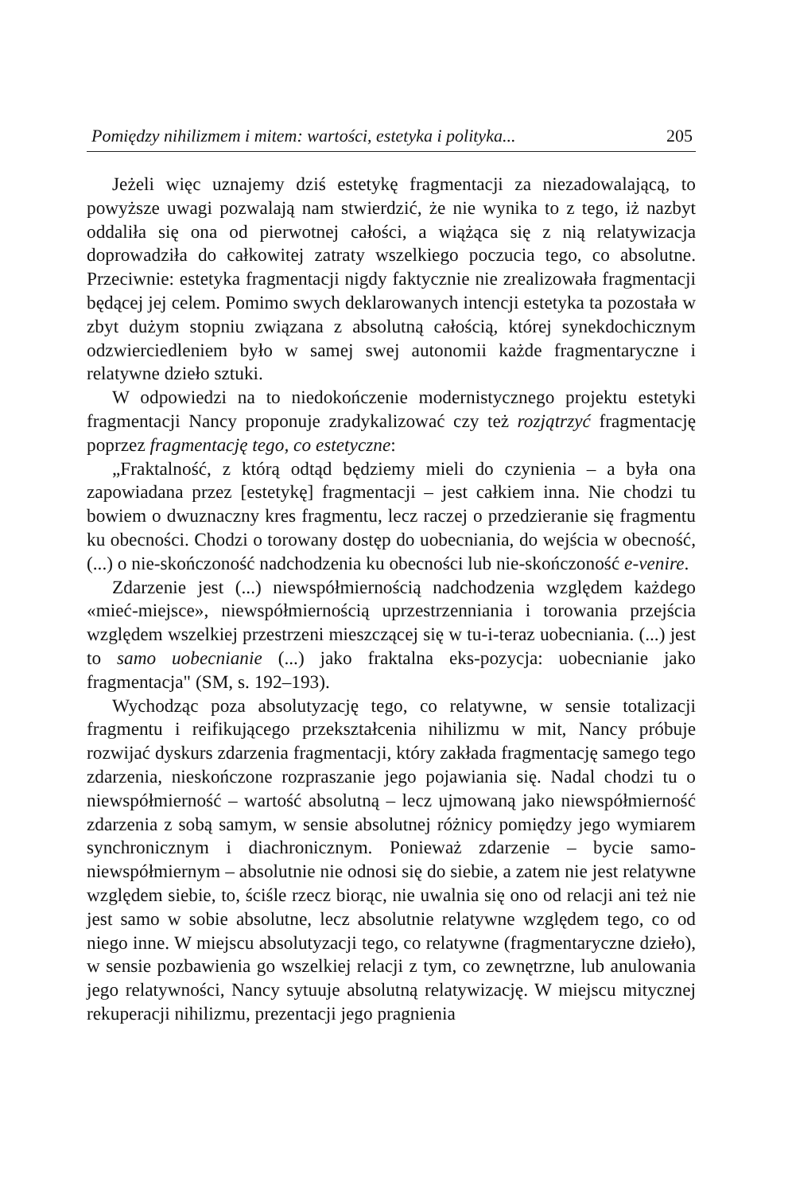Pomiędzy nihilizmem i mitem: wartości, estetyka i polityka... 205
Jeżeli więc uznajemy dziś estetykę fragmentacji za niezadowalającą, to powyższe uwagi pozwalają nam stwierdzić, że nie wynika to z tego, iż nazbyt oddaliła się ona od pierwotnej całości, a wiążąca się z nią relatywizacja doprowadziła do całkowitej zatraty wszelkiego poczucia tego, co absolutne. Przeciwnie: estetyka fragmentacji nigdy faktycznie nie zrealizowała fragmentacji będącej jej celem. Pomimo swych deklarowanych intencji estetyka ta pozostała w zbyt dużym stopniu związana z absolutną całością, której synekdochicznym odzwierciedleniem było w samej swej autonomii każde fragmentaryczne i relatywne dzieło sztuki.
W odpowiedzi na to niedokończenie modernistycznego projektu estetyki fragmentacji Nancy proponuje zradykalizować czy też rozjątrzyć fragmentację poprzez fragmentację tego, co estetyczne:
„Fraktalność, z którą odtąd będziemy mieli do czynienia – a była ona zapowiadana przez [estetykę] fragmentacji – jest całkiem inna. Nie chodzi tu bowiem o dwuznaczny kres fragmentu, lecz raczej o przedzieranie się fragmentu ku obecności. Chodzi o torowany dostęp do uobecniania, do wejścia w obecność, (...) o nie-skończoność nadchodzenia ku obecności lub nie-skończoność e-venire.
Zdarzenie jest (...) niewspółmiernością nadchodzenia względem każdego «mieć-miejsce», niewspółmiernością uprzestrzenniania i torowania przejścia względem wszelkiej przestrzeni mieszczącej się w tu-i-teraz uobecniania. (...) jest to samo uobecnianie (...) jako fraktalna eks-pozycja: uobecnianie jako fragmentacja" (SM, s. 192–193).
Wychodząc poza absolutyzację tego, co relatywne, w sensie totalizacji fragmentu i reifikującego przekształcenia nihilizmu w mit, Nancy próbuje rozwijać dyskurs zdarzenia fragmentacji, który zakłada fragmentację samego tego zdarzenia, nieskończone rozpraszanie jego pojawiania się. Nadal chodzi tu o niewspółmierność – wartość absolutną – lecz ujmowaną jako niewspółmierność zdarzenia z sobą samym, w sensie absolutnej różnicy pomiędzy jego wymiarem synchronicznym i diachronicznym. Ponieważ zdarzenie – bycie samo-niewspółmiernym – absolutnie nie odnosi się do siebie, a zatem nie jest relatywne względem siebie, to, ściśle rzecz biorąc, nie uwalnia się ono od relacji ani też nie jest samo w sobie absolutne, lecz absolutnie relatywne względem tego, co od niego inne. W miejscu absolutyzacji tego, co relatywne (fragmentaryczne dzieło), w sensie pozbawienia go wszelkiej relacji z tym, co zewnętrzne, lub anulowania jego relatywności, Nancy sytuuje absolutną relatywizację. W miejscu mitycznej rekuperacji nihilizmu, prezentacji jego pragnienia